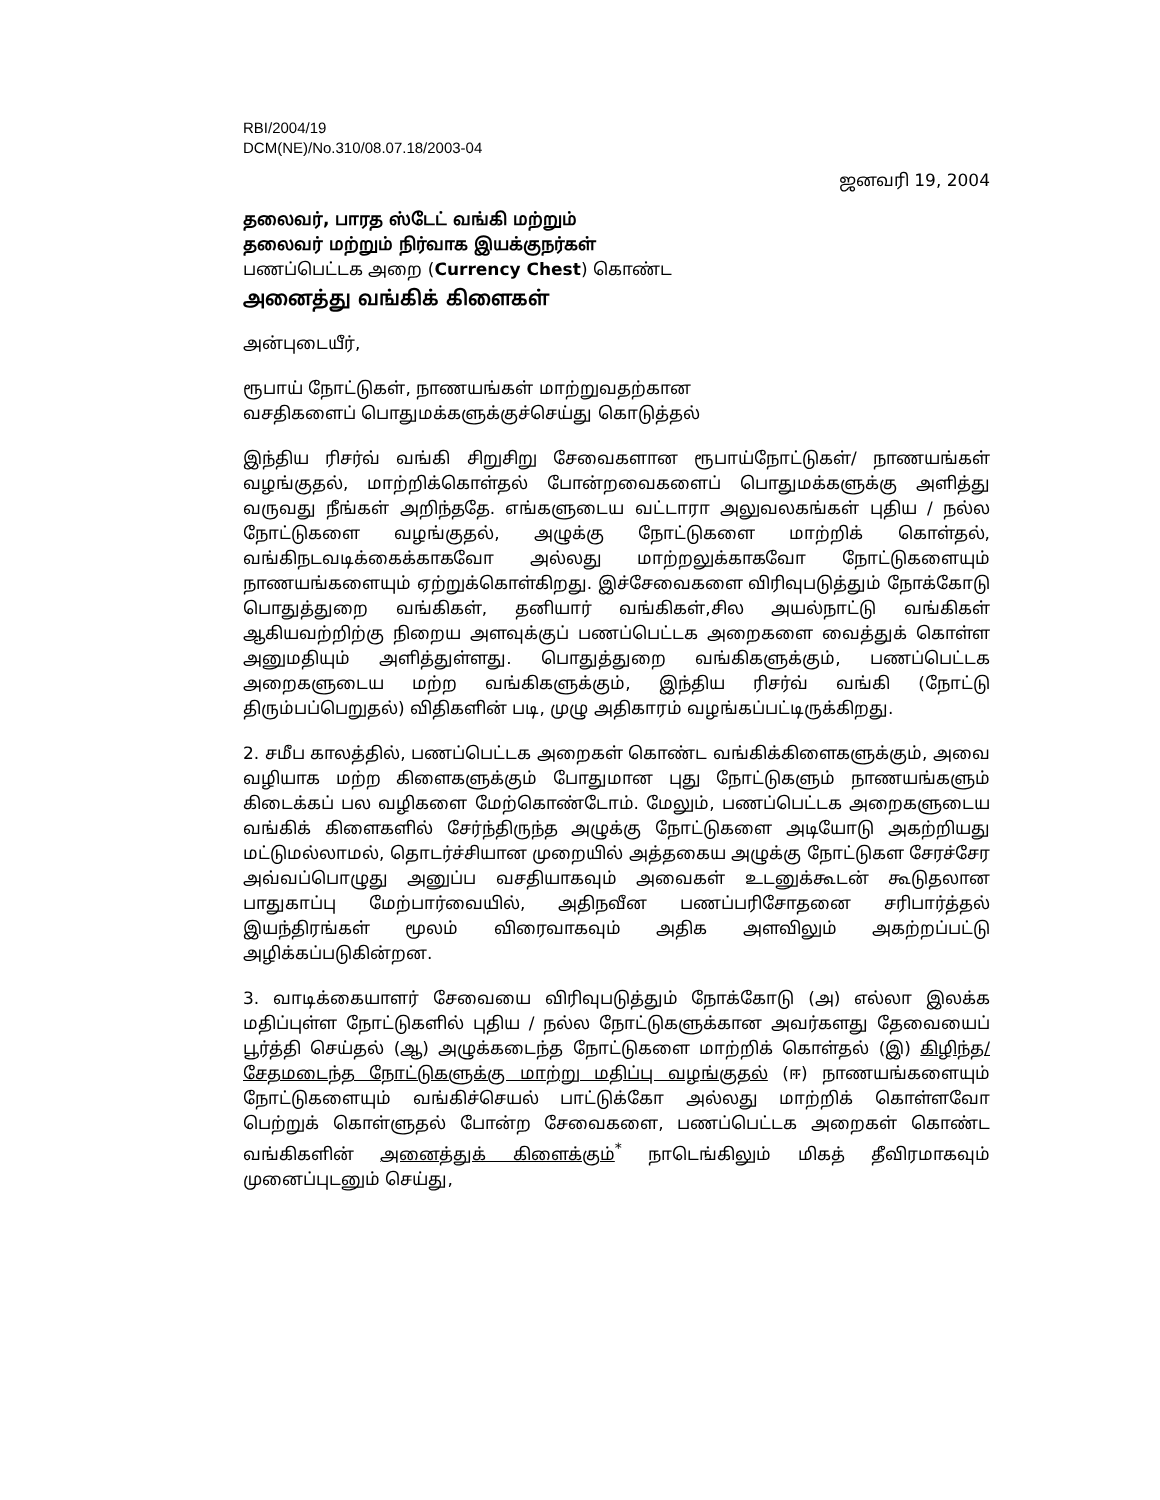RBI/2004/19
DCM(NE)/No.310/08.07.18/2003-04
ஜனவரி 19, 2004
தலைவர், பாரத ஸ்டேட் வங்கி மற்றும்
தலைவர் மற்றும் நிர்வாக இயக்குநர்கள்
பணப்பெட்டக அறை (Currency Chest) கொண்ட
அனைத்து வங்கிக் கிளைகள்
அன்புடையீர்,
ரூபாய் நோட்டுகள், நாணயங்கள் மாற்றுவதற்கான
வசதிகளைப் பொதுமக்களுக்குச்செய்து கொடுத்தல்
இந்திய ரிசர்வ் வங்கி சிறுசிறு சேவைகளான ரூபாய்நோட்டுகள்/ நாணயங்கள் வழங்குதல், மாற்றிக்கொள்தல் போன்றவைகளைப் பொதுமக்களுக்கு அளித்து வருவது நீங்கள் அறிந்ததே. எங்களுடைய வட்டாரா அலுவலகங்கள் புதிய / நல்ல நோட்டுகளை வழங்குதல், அழுக்கு நோட்டுகளை மாற்றிக் கொள்தல், வங்கிநடவடிக்கைக்காகவோ அல்லது மாற்றலுக்காகவோ நோட்டுகளையும் நாணயங்களையும் ஏற்றுக்கொள்கிறது. இச்சேவைகளை விரிவுபடுத்தும் நோக்கோடு பொதுத்துறை வங்கிகள், தனியார் வங்கிகள்,சில அயல்நாட்டு வங்கிகள் ஆகியவற்றிற்கு நிறைய அளவுக்குப் பணப்பெட்டக அறைகளை வைத்துக் கொள்ள அனுமதியும் அளித்துள்ளது. பொதுத்துறை வங்கிகளுக்கும், பணப்பெட்டக அறைகளுடைய மற்ற வங்கிகளுக்கும், இந்திய ரிசர்வ் வங்கி (நோட்டு திரும்பப்பெறுதல்) விதிகளின் படி, முழு அதிகாரம் வழங்கப்பட்டிருக்கிறது.
2. சமீப காலத்தில், பணப்பெட்டக அறைகள் கொண்ட வங்கிக்கிளைகளுக்கும், அவை வழியாக மற்ற கிளைகளுக்கும் போதுமான புது நோட்டுகளும் நாணயங்களும் கிடைக்கப் பல வழிகளை மேற்கொண்டோம். மேலும், பணப்பெட்டக அறைகளுடைய வங்கிக் கிளைகளில் சேர்ந்திருந்த அழுக்கு நோட்டுகளை அடியோடு அகற்றியது மட்டுமல்லாமல், தொடர்ச்சியான முறையில் அத்தகைய அழுக்கு நோட்டுகள சேரச்சேர அவ்வப்பொழுது அனுப்ப வசதியாகவும் அவைகள் உடனுக்கூடன் கூடுதலான பாதுகாப்பு மேற்பார்வையில், அதிநவீன பணப்பரிசோதனை சரிபார்த்தல் இயந்திரங்கள் மூலம் விரைவாகவும் அதிக அளவிலும் அகற்றப்பட்டு அழிக்கப்படுகின்றன.
3. வாடிக்கையாளர் சேவையை விரிவுபடுத்தும் நோக்கோடு (அ) எல்லா இலக்க மதிப்புள்ள நோட்டுகளில் புதிய / நல்ல நோட்டுகளுக்கான அவர்களது தேவையைப் பூர்த்தி செய்தல் (ஆ) அழுக்கடைந்த நோட்டுகளை மாற்றிக் கொள்தல் (இ) கிழிந்த/சேதமடைந்த நோட்டுகளுக்கு மாற்று மதிப்பு வழங்குதல் (ஈ) நாணயங்களையும் நோட்டுகளையும் வங்கிச்செயல் பாட்டுக்கோ அல்லது மாற்றிக் கொள்ளவோ பெற்றுக் கொள்ளுதல் போன்ற சேவைகளை, பணப்பெட்டக அறைகள் கொண்ட வங்கிகளின் அனைத்துக் கிளைக்கும்<sup>*</sup> நாடெங்கிலும் மிகத் தீவிரமாகவும் முனைப்புடனும் செய்து,